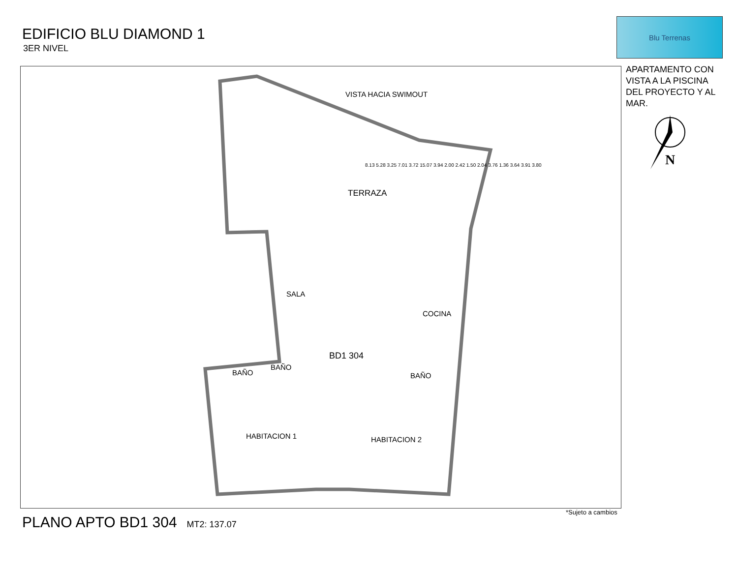EDIFICIO BLU DIAMOND 1
3ER NIVEL
Blu Terrenas
APARTAMENTO CON VISTA A LA PISCINA DEL PROYECTO Y AL MAR.
N
VISTA HACIA SWIMOUT
TERRAZA
SALA
COCINA
BD1 304
BAÑO
BAÑO
BAÑO
HABITACION 1 HABITACION 2
8.13 5.28 3.25 7.01 3.72 15.07 3.94 2.00 2.42 1.50 2.04 3.76 1.36 3.64 3.91 3.80
*Sujeto a cambios
PLANO APTO BD1 304 MT2: 137.07